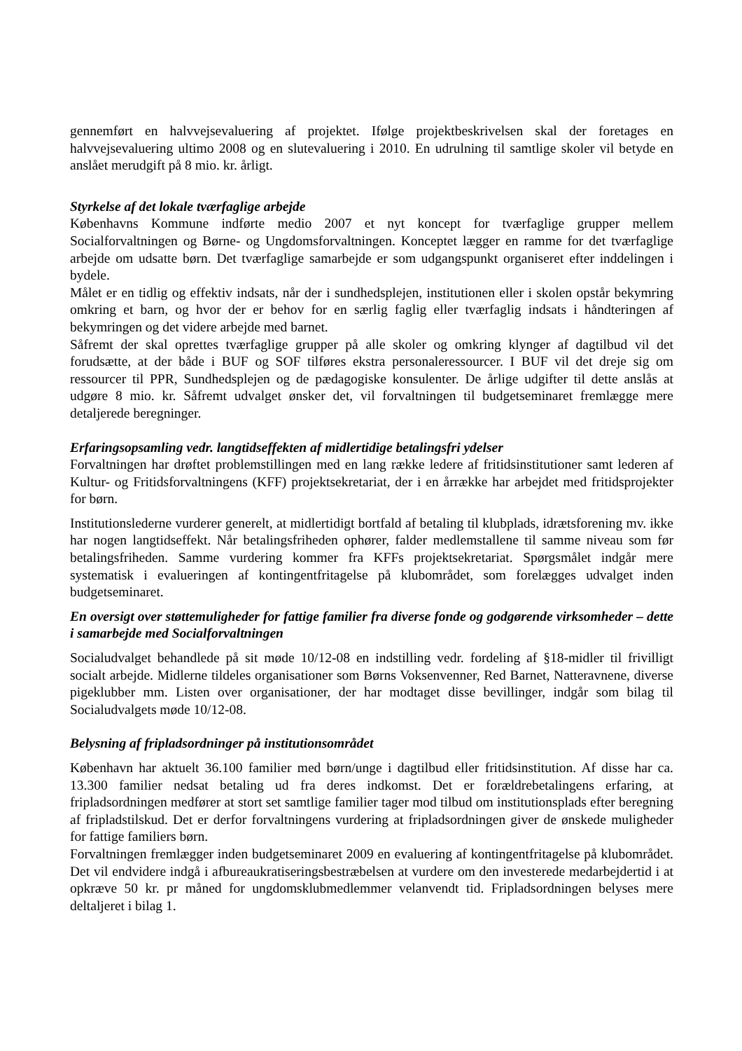gennemført en halvvejsevaluering af projektet. Ifølge projektbeskrivelsen skal der foretages en halvvejsevaluering ultimo 2008 og en slutevaluering i 2010. En udrulning til samtlige skoler vil betyde en anslået merudgift på 8 mio. kr. årligt.
Styrkelse af det lokale tværfaglige arbejde
Københavns Kommune indførte medio 2007 et nyt koncept for tværfaglige grupper mellem Socialforvaltningen og Børne- og Ungdomsforvaltningen. Konceptet lægger en ramme for det tværfaglige arbejde om udsatte børn. Det tværfaglige samarbejde er som udgangspunkt organiseret efter inddelingen i bydele.
Målet er en tidlig og effektiv indsats, når der i sundhedsplejen, institutionen eller i skolen opstår bekymring omkring et barn, og hvor der er behov for en særlig faglig eller tværfaglig indsats i håndteringen af bekymringen og det videre arbejde med barnet.
Såfremt der skal oprettes tværfaglige grupper på alle skoler og omkring klynger af dagtilbud vil det forudsætte, at der både i BUF og SOF tilføres ekstra personaleressourcer. I BUF vil det dreje sig om ressourcer til PPR, Sundhedsplejen og de pædagogiske konsulenter. De årlige udgifter til dette anslås at udgøre 8 mio. kr. Såfremt udvalget ønsker det, vil forvaltningen til budgetseminaret fremlægge mere detaljerede beregninger.
Erfaringsopsamling vedr. langtidseffekten af midlertidige betalingsfri ydelser
Forvaltningen har drøftet problemstillingen med en lang række ledere af fritidsinstitutioner samt lederen af Kultur- og Fritidsforvaltningens (KFF) projektsekretariat, der i en årrække har arbejdet med fritidsprojekter for børn.
Institutionslederne vurderer generelt, at midlertidigt bortfald af betaling til klubplads, idrætsforening mv. ikke har nogen langtidseffekt. Når betalingsfriheden ophører, falder medlemstallene til samme niveau som før betalingsfriheden. Samme vurdering kommer fra KFFs projektsekretariat. Spørgsmålet indgår mere systematisk i evalueringen af kontingentfritagelse på klubområdet, som forelægges udvalget inden budgetseminaret.
En oversigt over støttemuligheder for fattige familier fra diverse fonde og godgørende virksomheder – dette i samarbejde med Socialforvaltningen
Socialudvalget behandlede på sit møde 10/12-08 en indstilling vedr. fordeling af §18-midler til frivilligt socialt arbejde. Midlerne tildeles organisationer som Børns Voksenvenner, Red Barnet, Natteravnene, diverse pigeklubber mm. Listen over organisationer, der har modtaget disse bevillinger, indgår som bilag til Socialudvalgets møde 10/12-08.
Belysning af fripladsordninger på institutionsområdet
København har aktuelt 36.100 familier med børn/unge i dagtilbud eller fritidsinstitution. Af disse har ca. 13.300 familier nedsat betaling ud fra deres indkomst. Det er forældrebetalingens erfaring, at fripladsordningen medfører at stort set samtlige familier tager mod tilbud om institutionsplads efter beregning af fripladstilskud. Det er derfor forvaltningens vurdering at fripladsordningen giver de ønskede muligheder for fattige familiers børn.
Forvaltningen fremlægger inden budgetseminaret 2009 en evaluering af kontingentfritagelse på klubområdet. Det vil endvidere indgå i afbureaukratiseringsbestræbelsen at vurdere om den investerede medarbejdertid i at opkræve 50 kr. pr måned for ungdomsklubmedlemmer velanvendt tid. Fripladsordningen belyses mere deltaljeret i bilag 1.